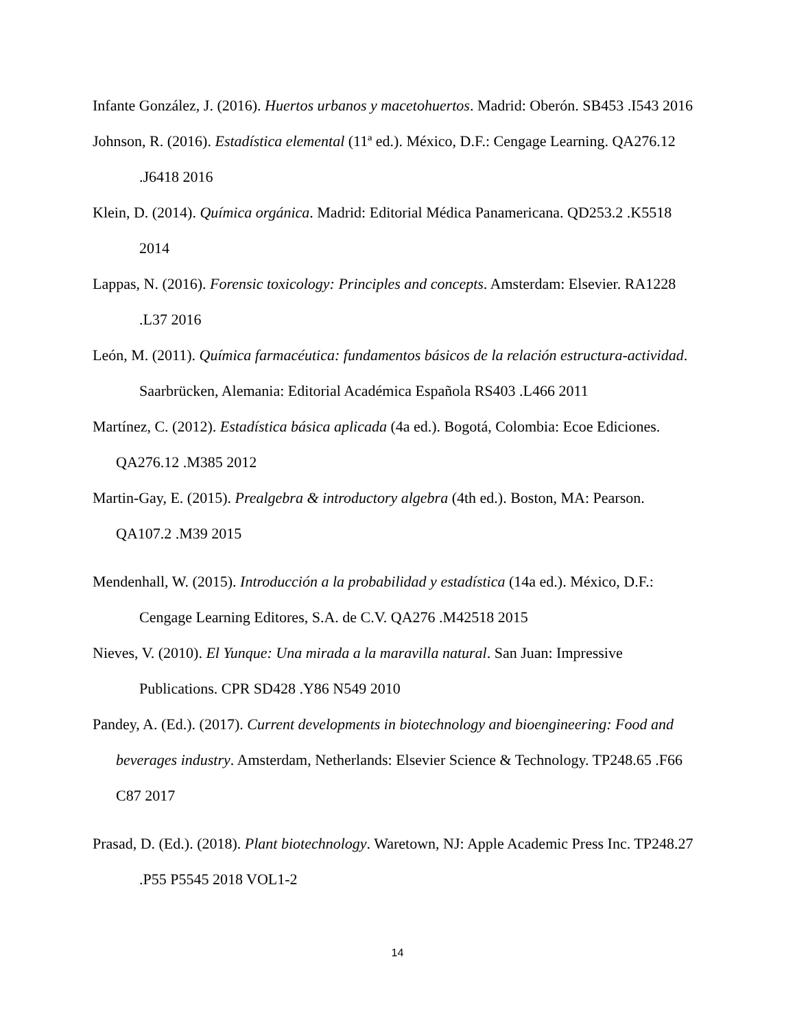Infante González, J. (2016). Huertos urbanos y macetohuertos. Madrid: Oberón. SB453 .I543 2016
Johnson, R. (2016). Estadística elemental (11ª ed.). México, D.F.: Cengage Learning. QA276.12 .J6418 2016
Klein, D. (2014). Química orgánica. Madrid: Editorial Médica Panamericana. QD253.2 .K5518 2014
Lappas, N. (2016). Forensic toxicology: Principles and concepts. Amsterdam: Elsevier. RA1228 .L37 2016
León, M. (2011). Química farmacéutica: fundamentos básicos de la relación estructura-actividad. Saarbrücken, Alemania: Editorial Académica Española RS403 .L466 2011
Martínez, C. (2012). Estadística básica aplicada (4a ed.). Bogotá, Colombia: Ecoe Ediciones. QA276.12 .M385 2012
Martin-Gay, E. (2015). Prealgebra & introductory algebra (4th ed.). Boston, MA: Pearson. QA107.2 .M39 2015
Mendenhall, W. (2015). Introducción a la probabilidad y estadística (14a ed.). México, D.F.: Cengage Learning Editores, S.A. de C.V. QA276 .M42518 2015
Nieves, V. (2010). El Yunque: Una mirada a la maravilla natural. San Juan: Impressive Publications. CPR SD428 .Y86 N549 2010
Pandey, A. (Ed.). (2017). Current developments in biotechnology and bioengineering: Food and beverages industry. Amsterdam, Netherlands: Elsevier Science & Technology. TP248.65 .F66 C87 2017
Prasad, D. (Ed.). (2018). Plant biotechnology. Waretown, NJ: Apple Academic Press Inc. TP248.27 .P55 P5545 2018 VOL1-2
14